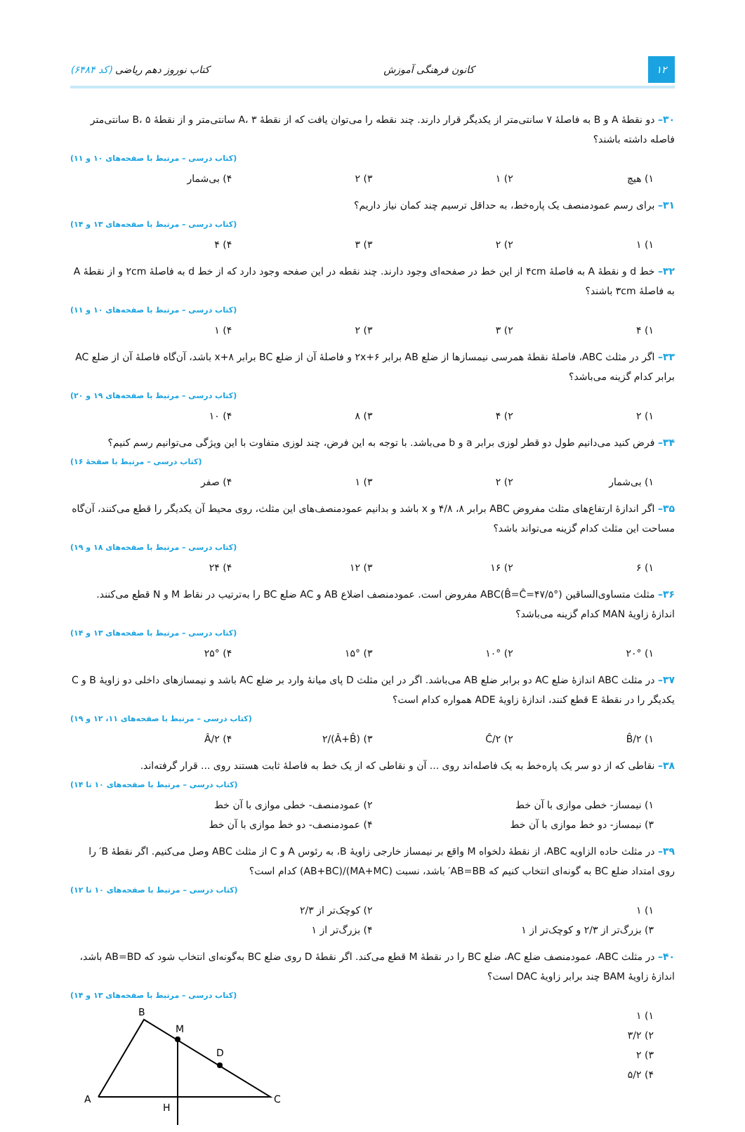۱۲ کانون فرهنگی آموزش کتاب نوروز دهم ریاضی (کد ۶۴۸۴)
۳۰– دو نقطهٔ A و B به فاصلهٔ ۷ سانتی‌متر از یکدیگر قرار دارند. چند نقطه را می‌توان یافت که از نقطهٔ A، ۳ سانتی‌متر و از نقطهٔ B، ۵ سانتی‌متر فاصله داشته باشند؟
(کتاب درسی – مرتبط با صفحه‌های ۱۰ و ۱۱)
۱) هیچ ۲) ۱ ۳) ۲ ۴) بی‌شمار
۳۱– برای رسم عمودمنصف یک پاره‌خط، به حداقل ترسیم چند کمان نیاز داریم؟
(کتاب درسی – مرتبط با صفحه‌های ۱۳ و ۱۴)
۱) ۱ ۲) ۲ ۳) ۳ ۴) ۴
۳۲– خط d و نقطهٔ A به فاصلهٔ ۴cm از این خط در صفحه‌ای وجود دارند. چند نقطه در این صفحه وجود دارد که از خط d به فاصلهٔ ۲cm و از نقطهٔ A به فاصلهٔ ۳cm باشند؟
(کتاب درسی – مرتبط با صفحه‌های ۱۰ و ۱۱)
۱) ۴ ۲) ۳ ۳) ۲ ۴) ۱
۳۳– اگر در مثلث ABC، فاصلهٔ نقطهٔ همرسی نیمسازها از ضلع AB برابر ۲x+۶ و فاصلهٔ آن از ضلع BC برابر x+۸ باشد، آن‌گاه فاصلهٔ آن از ضلع AC برابر کدام گزینه می‌باشد؟
(کتاب درسی – مرتبط با صفحه‌های ۱۹ و ۲۰)
۱) ۲ ۲) ۴ ۳) ۸ ۴) ۱۰
۳۴– فرض کنید می‌دانیم طول دو قطر لوزی برابر a و b می‌باشد. با توجه به این فرض، چند لوزی متفاوت با این ویژگی می‌توانیم رسم کنیم؟
(کتاب درسی – مرتبط با صفحهٔ ۱۶)
۱) بی‌شمار ۲) ۲ ۳) ۱ ۴) صفر
۳۵– اگر اندازهٔ ارتفاع‌های مثلث مفروض ABC برابر ۸، ۴/۸ و x باشد و بدانیم عمودمنصف‌های این مثلث، روی محیط آن یکدیگر را قطع می‌کنند، آن‌گاه مساحت این مثلث کدام گزینه می‌تواند باشد؟
(کتاب درسی – مرتبط با صفحه‌های ۱۸ و ۱۹)
۱) ۶ ۲) ۱۶ ۳) ۱۲ ۴) ۲۴
۳۶– مثلث متساوی‌الساقین ABC(B̂=Ĉ=۴۷/۵°) مفروض است. عمودمنصف اضلاع AB و AC ضلع BC را به‌ترتیب در نقاط M و N قطع می‌کنند. اندازهٔ زاویهٔ MAN کدام گزینه می‌باشد؟
(کتاب درسی – مرتبط با صفحه‌های ۱۳ و ۱۴)
۱) ۲۰° ۲) ۱۰° ۳) ۱۵° ۴) ۲۵°
۳۷– در مثلث ABC اندازهٔ ضلع AC دو برابر ضلع AB می‌باشد. اگر در این مثلث D پای میانهٔ وارد بر ضلع AC باشد و نیمسازهای داخلی دو زاویهٔ B و C یکدیگر را در نقطهٔ E قطع کنند، اندازهٔ زاویهٔ ADE همواره کدام است؟
(کتاب درسی – مرتبط با صفحه‌های ۱۱، ۱۲ و ۱۹)
۱) B̂/۲ ۲) Ĉ/۲ ۳) (Â+B̂)/۲ ۴) Â/۲
۳۸– نقاطی که از دو سر یک پاره‌خط به یک فاصله‌اند روی ... آن و نقاطی که از یک خط به فاصلهٔ ثابت هستند روی ... قرار گرفته‌اند.
(کتاب درسی – مرتبط با صفحه‌های ۱۰ تا ۱۴)
۱) نیمساز- خطی موازی با آن خط ۲) عمودمنصف- خطی موازی با آن خط
۳) نیمساز- دو خط موازی با آن خط ۴) عمودمنصف- دو خط موازی با آن خط
۳۹– در مثلث حاده الزاویه ABC، از نقطهٔ دلخواه M واقع بر نیمساز خارجی زاویهٔ B، به رئوس A و C از مثلث ABC وصل می‌کنیم. اگر نقطهٔ B′ را روی امتداد ضلع BC به گونه‌ای انتخاب کنیم که AB=BB′ باشد، نسبت (MA+MC)/(AB+BC) کدام است؟
(کتاب درسی – مرتبط با صفحه‌های ۱۰ تا ۱۲)
۱) ۱ ۲) کوچک‌تر از ۲/۳
۳) بزرگ‌تر از ۲/۳ و کوچک‌تر از ۱ ۴) بزرگ‌تر از ۱
۴۰– در مثلث ABC، عمودمنصف ضلع AC، ضلع BC را در نقطهٔ M قطع می‌کند. اگر نقطهٔ D روی ضلع BC به‌گونه‌ای انتخاب شود که AB=BD باشد، اندازهٔ زاویهٔ BAM چند برابر زاویهٔ DAC است؟
(کتاب درسی – مرتبط با صفحه‌های ۱۳ و ۱۴)
۱) ۱
۲) ۳/۲
۳) ۲
۴) ۵/۲
B
M
D
A
C
H